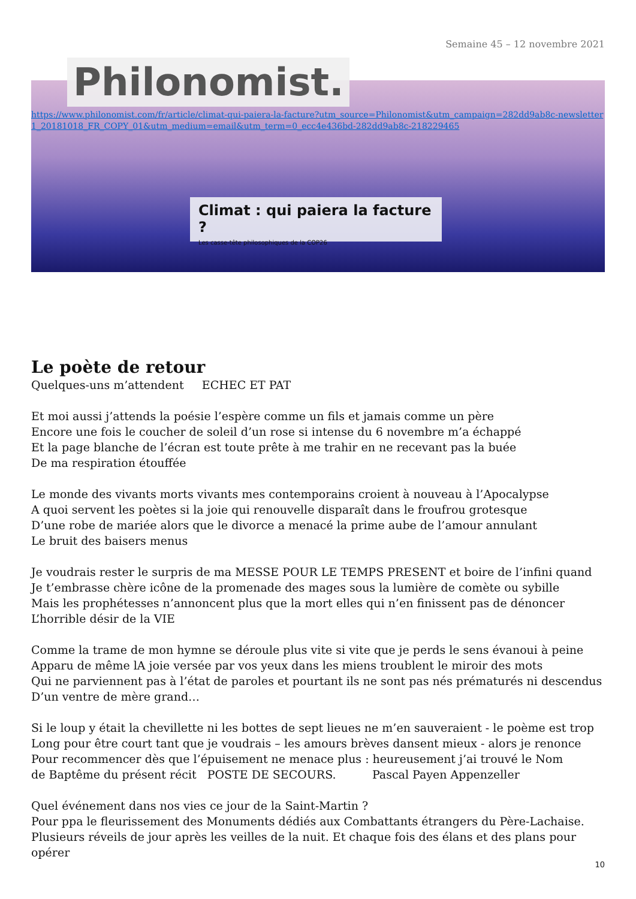Semaine 45 – 12 novembre 2021
Philonomist.
https://www.philonomist.com/fr/article/climat-qui-paiera-la-facture?utm_source=Philonomist&utm_campaign=282dd9ab8c-newsletter1_20181018_FR_COPY_01&utm_medium=email&utm_term=0_ecc4e436bd-282dd9ab8c-218229465
Climat : qui paiera la facture ?
Les casse-tête philosophiques de la COP26
Le poète de retour
Quelques-uns m’attendent ECHEC ET PAT
Et moi aussi j’attends la poésie l’espère comme un fils et jamais comme un père
Encore une fois le coucher de soleil d’un rose si intense du 6 novembre m’a échappé
Et la page blanche de l’écran est toute prête à me trahir en ne recevant pas la buée
De ma respiration étouffée
Le monde des vivants morts vivants mes contemporains croient à nouveau à l’Apocalypse
A quoi servent les poètes si la joie qui renouvelle disparaît dans le froufrou grotesque
D’une robe de mariée alors que le divorce a menacé la prime aube de l’amour annulant
Le bruit des baisers menus
Je voudrais rester le surpris de ma MESSE POUR LE TEMPS PRESENT et boire de l’infini quand
Je t’embrasse chère icône de la promenade des mages sous la lumière de comète ou sybille
Mais les prophétesses n’annoncent plus que la mort elles qui n’en finissent pas de dénoncer
L’horrible désir de la VIE
Comme la trame de mon hymne se déroule plus vite si vite que je perds le sens évanoui à peine
Apparu de même lA joie versée par vos yeux dans les miens troublent le miroir des mots
Qui ne parviennent pas à l’état de paroles et pourtant ils ne sont pas nés prématurés ni descendus
D’un ventre de mère grand…
Si le loup y était la chevillette ni les bottes de sept lieues ne m’en sauveraient - le poème est trop
Long pour être court tant que je voudrais – les amours brèves dansent mieux - alors je renonce
Pour recommencer dès que l’épuisement ne menace plus : heureusement j’ai trouvé le Nom
de Baptême du présent récit POSTE DE SECOURS. Pascal Payen Appenzeller
Quel événement dans nos vies ce jour de la Saint-Martin ?
Pour ppa le fleurissement des Monuments dédiés aux Combattants étrangers du Père-Lachaise.
Plusieurs réveils de jour après les veilles de la nuit. Et chaque fois des élans et des plans pour opérer
10